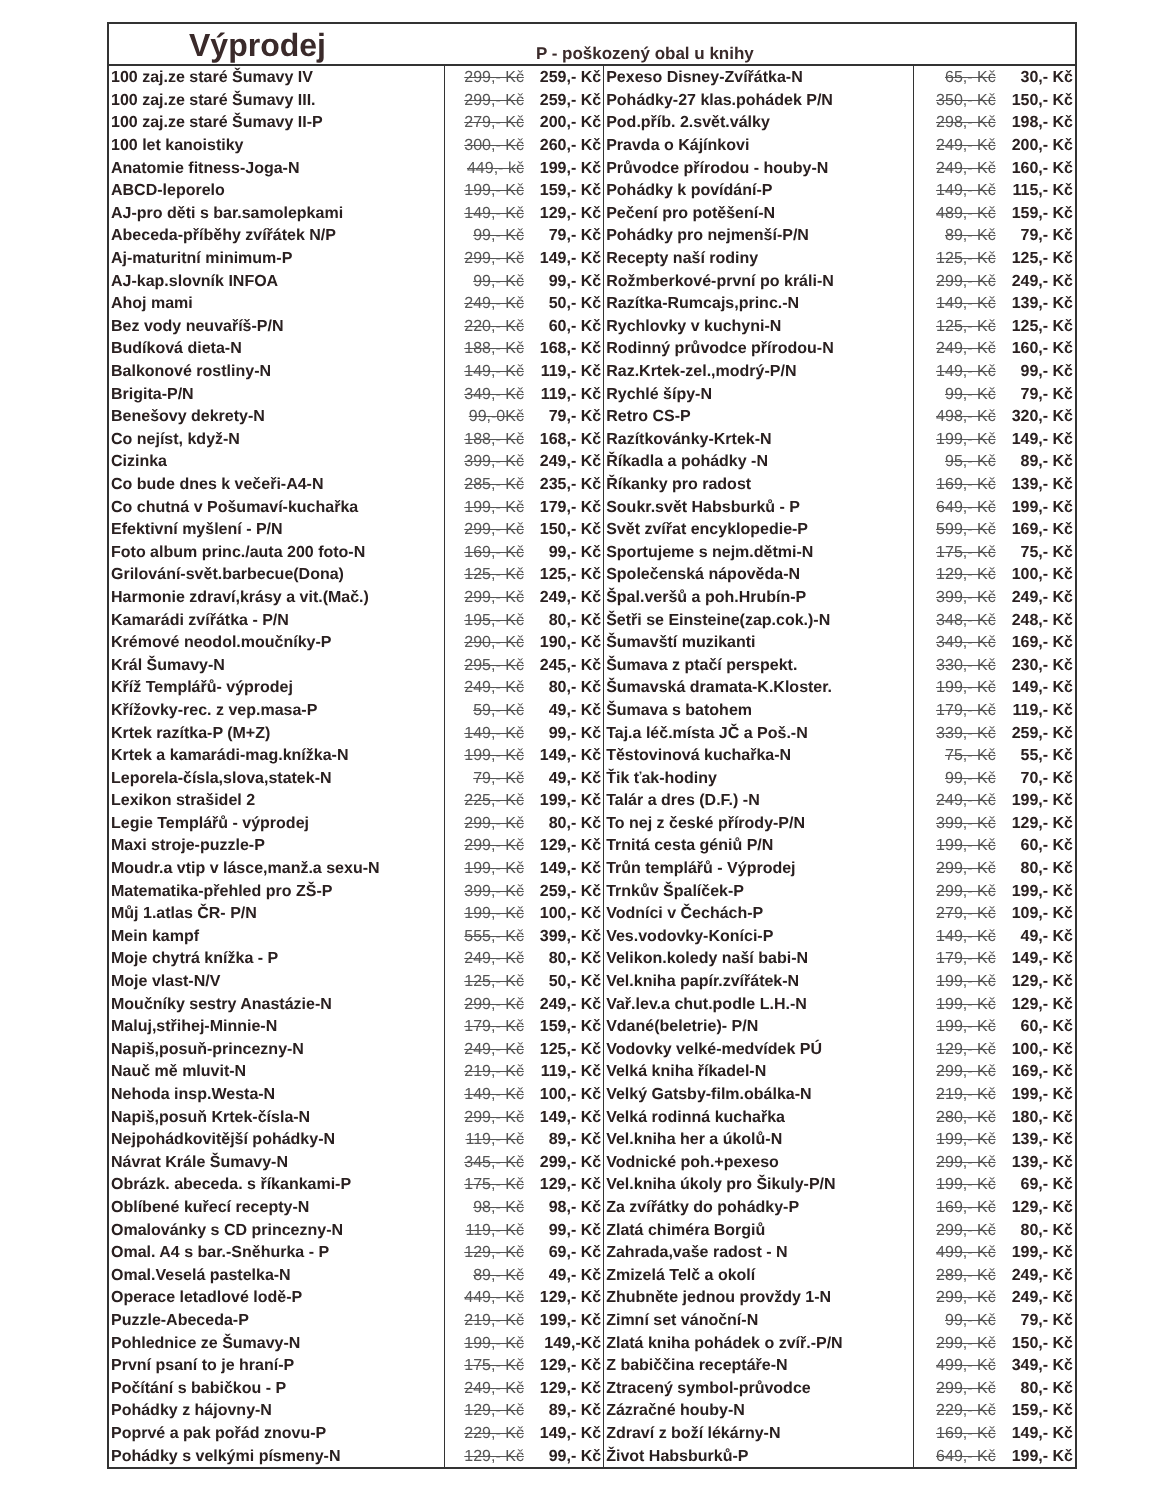Výprodej
P - poškozený obal u knihy
| 100 zaj.ze staré Šumavy IV | 299,- Kč | 259,- Kč | Pexeso Disney-Zvířátka-N | 65,- Kč | 30,- Kč |
| 100 zaj.ze staré Šumavy III. | 299,- Kč | 259,- Kč | Pohádky-27 klas.pohádek P/N | 350,- Kč | 150,- Kč |
| 100 zaj.ze staré Šumavy II-P | 279,- Kč | 200,- Kč | Pod.příb. 2.svět.války | 298,- Kč | 198,- Kč |
| 100 let kanoistiky | 300,- Kč | 260,- Kč | Pravda o Kájínkovi | 249,- Kč | 200,- Kč |
| Anatomie fitness-Joga-N | 449,- kč | 199,- Kč | Průvodce přírodou - houby-N | 249,- Kč | 160,- Kč |
| ABCD-leporelo | 199,- Kč | 159,- Kč | Pohádky k povídání-P | 149,- Kč | 115,- Kč |
| AJ-pro děti s bar.samolepkami | 149,- Kč | 129,- Kč | Pečení pro potěšení-N | 489,- Kč | 159,- Kč |
| Abeceda-příběhy zvířátek N/P | 99,- Kč | 79,- Kč | Pohádky pro nejmenší-P/N | 89,- Kč | 79,- Kč |
| Aj-maturitní minimum-P | 299,- Kč | 149,- Kč | Recepty naší rodiny | 125,- Kč | 125,- Kč |
| AJ-kap.slovník INFOA | 99,- Kč | 99,- Kč | Rožmberkové-první po králi-N | 299,- Kč | 249,- Kč |
| Ahoj mami | 249,- Kč | 50,- Kč | Razítka-Rumcajs,princ.-N | 149,- Kč | 139,- Kč |
| Bez vody neuvaříš-P/N | 220,- Kč | 60,- Kč | Rychlovky v kuchyni-N | 125,- Kč | 125,- Kč |
| Budíková dieta-N | 188,- Kč | 168,- Kč | Rodinný průvodce přírodou-N | 249,- Kč | 160,- Kč |
| Balkonové rostliny-N | 149,- Kč | 119,- Kč | Raz.Krtek-zel.,modrý-P/N | 149,- Kč | 99,- Kč |
| Brigita-P/N | 349,- Kč | 119,- Kč | Rychlé šípy-N | 99,- Kč | 79,- Kč |
| Benešovy dekrety-N | 99,-0Kč | 79,- Kč | Retro CS-P | 498,- Kč | 320,- Kč |
| Co nejíst, když-N | 188,- Kč | 168,- Kč | Razítkovánky-Krtek-N | 199,- Kč | 149,- Kč |
| Cizinka | 399,- Kč | 249,- Kč | Říkadla a pohádky -N | 95,- Kč | 89,- Kč |
| Co bude dnes k večeři-A4-N | 285,- Kč | 235,- Kč | Říkanky pro radost | 169,- Kč | 139,- Kč |
| Co chutná v Pošumaví-kuchařka | 199,- Kč | 179,- Kč | Soukr.svět Habsburků - P | 649,- Kč | 199,- Kč |
| Efektivní myšlení - P/N | 299,- Kč | 150,- Kč | Svět zvířat encyklopedie-P | 599,- Kč | 169,- Kč |
| Foto album princ./auta 200 foto-N | 169,- Kč | 99,- Kč | Sportujeme s nejm.dětmi-N | 175,- Kč | 75,- Kč |
| Grilování-svět.barbecue(Dona) | 125,- Kč | 125,- Kč | Společenská nápověda-N | 129,- Kč | 100,- Kč |
| Harmonie zdraví,krásy a vit.(Mač.) | 299,- Kč | 249,- Kč | Špal.veršů a poh.Hrubín-P | 399,- Kč | 249,- Kč |
| Kamarádi zvířátka - P/N | 195,- Kč | 80,- Kč | Šetři se Einsteine(zap.cok.)-N | 348,- Kč | 248,- Kč |
| Krémové neodol.moučníky-P | 290,- Kč | 190,- Kč | Šumavští muzikanti | 349,- Kč | 169,- Kč |
| Král Šumavy-N | 295,- Kč | 245,- Kč | Šumava z ptačí perspekt. | 330,- Kč | 230,- Kč |
| Kříž Templářů- výprodej | 249,- Kč | 80,- Kč | Šumavská dramata-K.Kloster. | 199,- Kč | 149,- Kč |
| Křížovky-rec. z vep.masa-P | 59,- Kč | 49,- Kč | Šumava s batohem | 179,- Kč | 119,- Kč |
| Krtek razítka-P (M+Z) | 149,- Kč | 99,- Kč | Taj.a léč.místa JČ a Poš.-N | 339,- Kč | 259,- Kč |
| Krtek a kamarádi-mag.knížka-N | 199,- Kč | 149,- Kč | Těstovinová kuchařka-N | 75,- Kč | 55,- Kč |
| Leporela-čísla,slova,statek-N | 79,- Kč | 49,- Kč | Ťik ťak-hodiny | 99,- Kč | 70,- Kč |
| Lexikon strašidel 2 | 225,- Kč | 199,- Kč | Talár a dres (D.F.) -N | 249,- Kč | 199,- Kč |
| Legie Templářů - výprodej | 299,- Kč | 80,- Kč | To nej z české přírody-P/N | 399,- Kč | 129,- Kč |
| Maxi stroje-puzzle-P | 299,- Kč | 129,- Kč | Trnitá cesta géniů P/N | 199,- Kč | 60,- Kč |
| Moudr.a vtip v lásce,manž.a sexu-N | 199,- Kč | 149,- Kč | Trůn templářů - Výprodej | 299,- Kč | 80,- Kč |
| Matematika-přehled pro ZŠ-P | 399,- Kč | 259,- Kč | Trnkův Špalíček-P | 299,- Kč | 199,- Kč |
| Můj 1.atlas ČR- P/N | 199,- Kč | 100,- Kč | Vodníci v Čechách-P | 279,- Kč | 109,- Kč |
| Mein kampf | 555,- Kč | 399,- Kč | Ves.vodovky-Koníci-P | 149,- Kč | 49,- Kč |
| Moje chytrá knížka - P | 249,- Kč | 80,- Kč | Velikon.koledy naší babi-N | 179,- Kč | 149,- Kč |
| Moje vlast-N/V | 125,- Kč | 50,- Kč | Vel.kniha papír.zvířátek-N | 199,- Kč | 129,- Kč |
| Moučníky sestry Anastázie-N | 299,- Kč | 249,- Kč | Vař.lev.a chut.podle L.H.-N | 199,- Kč | 129,- Kč |
| Maluj,střihej-Minnie-N | 179,- Kč | 159,- Kč | Vdané(beletrie)- P/N | 199,- Kč | 60,- Kč |
| Napiš,posuň-princezny-N | 249,- Kč | 125,- Kč | Vodovky velké-medvídek PÚ | 129,- Kč | 100,- Kč |
| Nauč mě mluvit-N | 219,- Kč | 119,- Kč | Velká kniha říkadel-N | 299,- Kč | 169,- Kč |
| Nehoda insp.Westa-N | 149,- Kč | 100,- Kč | Velký Gatsby-film.obálka-N | 219,- Kč | 199,- Kč |
| Napiš,posuň Krtek-čísla-N | 299,- Kč | 149,- Kč | Velká rodinná kuchařka | 280,- Kč | 180,- Kč |
| Nejpohádkovitější pohádky-N | 119,- Kč | 89,- Kč | Vel.kniha her a úkolů-N | 199,- Kč | 139,- Kč |
| Návrat Krále Šumavy-N | 345,- Kč | 299,- Kč | Vodnické poh.+pexeso | 299,- Kč | 139,- Kč |
| Obrázk. abeceda. s říkankami-P | 175,- Kč | 129,- Kč | Vel.kniha úkoly pro Šikuly-P/N | 199,- Kč | 69,- Kč |
| Oblíbené kuřecí recepty-N | 98,- Kč | 98,- Kč | Za zvířátky do pohádky-P | 169,- Kč | 129,- Kč |
| Omalovánky s CD princezny-N | 119,- Kč | 99,- Kč | Zlatá chiméra Borgiů | 299,- Kč | 80,- Kč |
| Omal. A4 s bar.-Sněhurka - P | 129,- Kč | 69,- Kč | Zahrada,vaše radost - N | 499,- Kč | 199,- Kč |
| Omal.Veselá pastelka-N | 89,- Kč | 49,- Kč | Zmizelá Telč a okolí | 289,- Kč | 249,- Kč |
| Operace letadlové lodě-P | 449,- Kč | 129,- Kč | Zhubněte jednou provždy 1-N | 299,- Kč | 249,- Kč |
| Puzzle-Abeceda-P | 219,- Kč | 199,- Kč | Zimní set vánoční-N | 99,- Kč | 79,- Kč |
| Pohlednice ze Šumavy-N | 199,- Kč | 149,-Kč | Zlatá kniha pohádek o zvíř.-P/N | 299,- Kč | 150,- Kč |
| První psaní to je hraní-P | 175,- Kč | 129,- Kč | Z babiččina receptáře-N | 499,- Kč | 349,- Kč |
| Počítání s babičkou - P | 249,- Kč | 129,- Kč | Ztracený symbol-průvodce | 299,- Kč | 80,- Kč |
| Pohádky z hájovny-N | 129,- Kč | 89,- Kč | Zázračné houby-N | 229,- Kč | 159,- Kč |
| Poprvé a pak pořád znovu-P | 229,- Kč | 149,- Kč | Zdraví z boží lékárny-N | 169,- Kč | 149,- Kč |
| Pohádky s velkými písmeny-N | 129,- Kč | 99,- Kč | Život Habsburků-P | 649,- Kč | 199,- Kč |